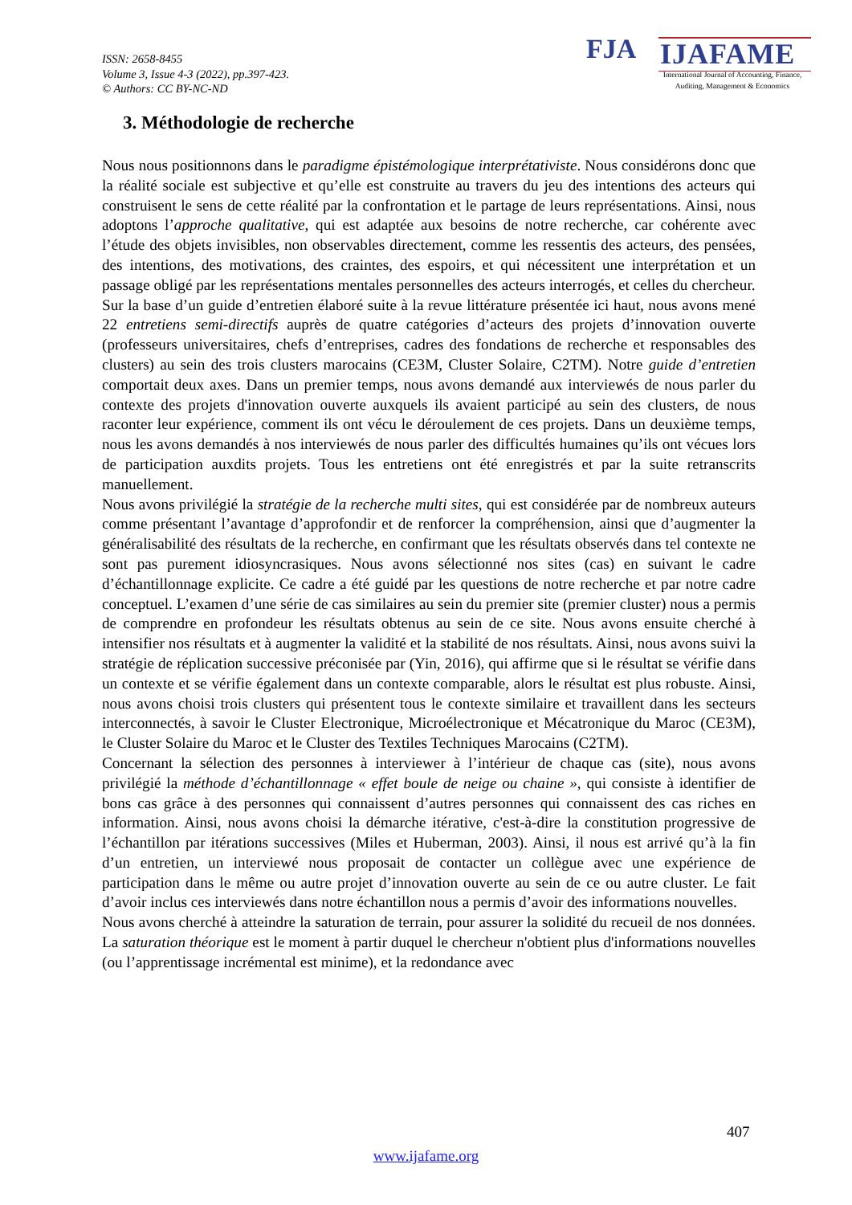ISSN: 2658-8455
Volume 3, Issue 4-3 (2022), pp.397-423.
© Authors: CC BY-NC-ND
FJA IJAFAME
International Journal of Accounting, Finance,
Auditing, Management & Economics
3. Méthodologie de recherche
Nous nous positionnons dans le paradigme épistémologique interprétativiste. Nous considérons donc que la réalité sociale est subjective et qu’elle est construite au travers du jeu des intentions des acteurs qui construisent le sens de cette réalité par la confrontation et le partage de leurs représentations. Ainsi, nous adoptons l’approche qualitative, qui est adaptée aux besoins de notre recherche, car cohérente avec l’étude des objets invisibles, non observables directement, comme les ressentis des acteurs, des pensées, des intentions, des motivations, des craintes, des espoirs, et qui nécessitent une interprétation et un passage obligé par les représentations mentales personnelles des acteurs interrogés, et celles du chercheur.
Sur la base d’un guide d’entretien élaboré suite à la revue littérature présentée ici haut, nous avons mené 22 entretiens semi-directifs auprès de quatre catégories d’acteurs des projets d’innovation ouverte (professeurs universitaires, chefs d’entreprises, cadres des fondations de recherche et responsables des clusters) au sein des trois clusters marocains (CE3M, Cluster Solaire, C2TM). Notre guide d’entretien comportait deux axes. Dans un premier temps, nous avons demandé aux interviewés de nous parler du contexte des projets d'innovation ouverte auxquels ils avaient participé au sein des clusters, de nous raconter leur expérience, comment ils ont vécu le déroulement de ces projets. Dans un deuxième temps, nous les avons demandés à nos interviewés de nous parler des difficultés humaines qu’ils ont vécues lors de participation auxdits projets. Tous les entretiens ont été enregistrés et par la suite retranscrits manuellement.
Nous avons privilégié la stratégie de la recherche multi sites, qui est considérée par de nombreux auteurs comme présentant l’avantage d’approfondir et de renforcer la compréhension, ainsi que d’augmenter la généralisabilité des résultats de la recherche, en confirmant que les résultats observés dans tel contexte ne sont pas purement idiosyncrasiques. Nous avons sélectionné nos sites (cas) en suivant le cadre d’échantillonnage explicite. Ce cadre a été guidé par les questions de notre recherche et par notre cadre conceptuel. L’examen d’une série de cas similaires au sein du premier site (premier cluster) nous a permis de comprendre en profondeur les résultats obtenus au sein de ce site. Nous avons ensuite cherché à intensifier nos résultats et à augmenter la validité et la stabilité de nos résultats. Ainsi, nous avons suivi la stratégie de réplication successive préconisée par (Yin, 2016), qui affirme que si le résultat se vérifie dans un contexte et se vérifie également dans un contexte comparable, alors le résultat est plus robuste. Ainsi, nous avons choisi trois clusters qui présentent tous le contexte similaire et travaillent dans les secteurs interconnectés, à savoir le Cluster Electronique, Microélectronique et Mécatronique du Maroc (CE3M), le Cluster Solaire du Maroc et le Cluster des Textiles Techniques Marocains (C2TM).
Concernant la sélection des personnes à interviewer à l’intérieur de chaque cas (site), nous avons privilégié la méthode d’échantillonnage « effet boule de neige ou chaine », qui consiste à identifier de bons cas grâce à des personnes qui connaissent d’autres personnes qui connaissent des cas riches en information. Ainsi, nous avons choisi la démarche itérative, c'est-à-dire la constitution progressive de l’échantillon par itérations successives (Miles et Huberman, 2003). Ainsi, il nous est arrivé qu’à la fin d’un entretien, un interviewé nous proposait de contacter un collègue avec une expérience de participation dans le même ou autre projet d’innovation ouverte au sein de ce ou autre cluster. Le fait d’avoir inclus ces interviewés dans notre échantillon nous a permis d’avoir des informations nouvelles.
Nous avons cherché à atteindre la saturation de terrain, pour assurer la solidité du recueil de nos données. La saturation théorique est le moment à partir duquel le chercheur n'obtient plus d'informations nouvelles (ou l’apprentissage incrémental est minime), et la redondance avec
407
www.ijafame.org